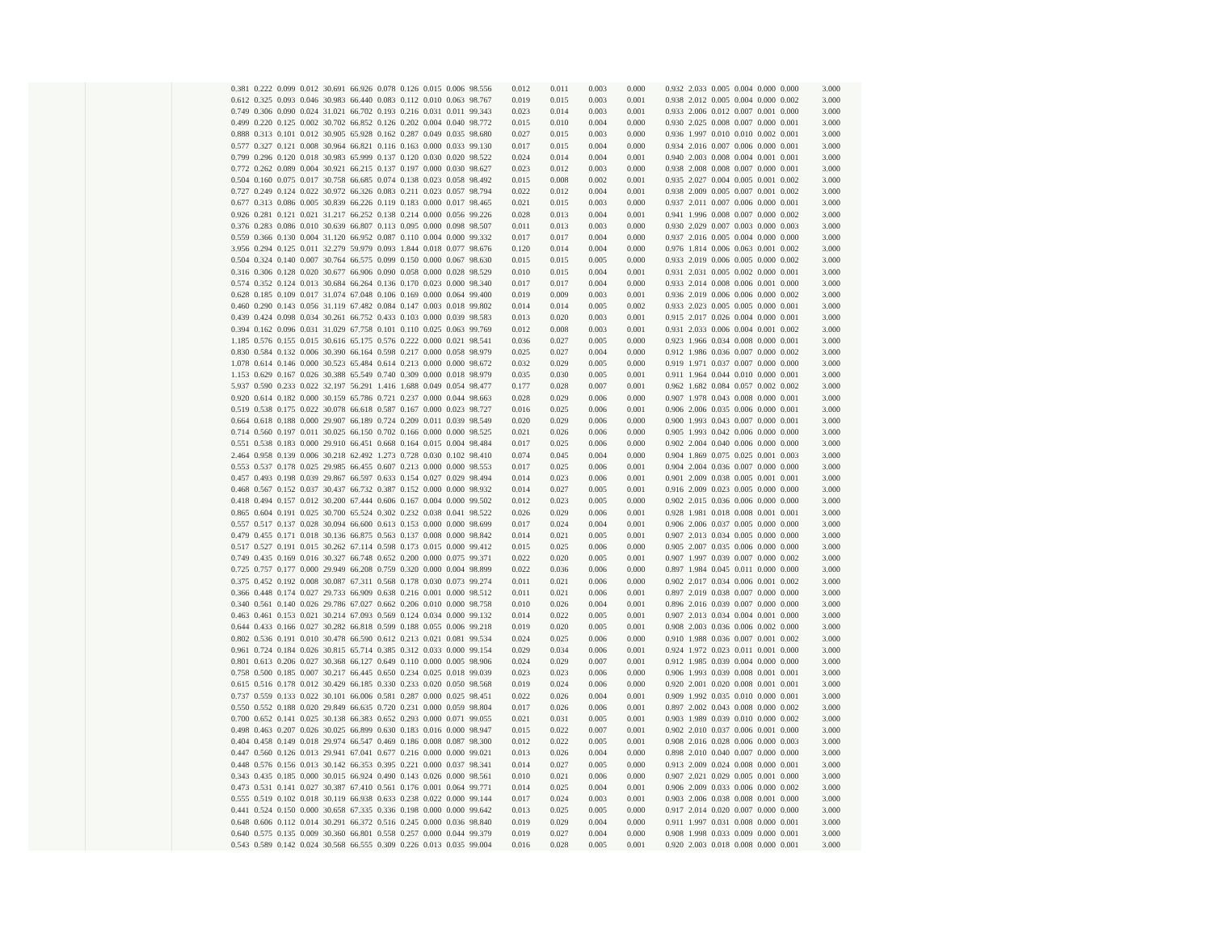| | | | 0.381 | 0.222 | 0.099 | 0.012 | 30.691 | 66.926 | 0.078 | 0.126 | 0.015 | 0.006 | 98.556 | 0.012 | 0.011 | 0.003 | 0.000 | 0.932 | 2.033 | 0.005 | 0.004 | 0.000 | 0.000 | 3.000 |
| | | | 0.612 | 0.325 | 0.093 | 0.046 | 30.983 | 66.440 | 0.083 | 0.112 | 0.010 | 0.063 | 98.767 | 0.019 | 0.015 | 0.003 | 0.001 | 0.938 | 2.012 | 0.005 | 0.004 | 0.000 | 0.002 | 3.000 |
| | | | 0.749 | 0.306 | 0.090 | 0.024 | 31.021 | 66.702 | 0.193 | 0.216 | 0.031 | 0.011 | 99.343 | 0.023 | 0.014 | 0.003 | 0.001 | 0.933 | 2.006 | 0.012 | 0.007 | 0.001 | 0.000 | 3.000 |
| | | | 0.499 | 0.220 | 0.125 | 0.002 | 30.702 | 66.852 | 0.126 | 0.202 | 0.004 | 0.040 | 98.772 | 0.015 | 0.010 | 0.004 | 0.000 | 0.930 | 2.025 | 0.008 | 0.007 | 0.000 | 0.001 | 3.000 |
| | | | 0.888 | 0.313 | 0.101 | 0.012 | 30.905 | 65.928 | 0.162 | 0.287 | 0.049 | 0.035 | 98.680 | 0.027 | 0.015 | 0.003 | 0.000 | 0.936 | 1.997 | 0.010 | 0.010 | 0.002 | 0.001 | 3.000 |
| | | | 0.577 | 0.327 | 0.121 | 0.008 | 30.964 | 66.821 | 0.116 | 0.163 | 0.000 | 0.033 | 99.130 | 0.017 | 0.015 | 0.004 | 0.000 | 0.934 | 2.016 | 0.007 | 0.006 | 0.000 | 0.001 | 3.000 |
| | | | 0.799 | 0.296 | 0.120 | 0.018 | 30.983 | 65.999 | 0.137 | 0.120 | 0.030 | 0.020 | 98.522 | 0.024 | 0.014 | 0.004 | 0.001 | 0.940 | 2.003 | 0.008 | 0.004 | 0.001 | 0.001 | 3.000 |
| | | | 0.772 | 0.262 | 0.089 | 0.004 | 30.921 | 66.215 | 0.137 | 0.197 | 0.000 | 0.030 | 98.627 | 0.023 | 0.012 | 0.003 | 0.000 | 0.938 | 2.008 | 0.008 | 0.007 | 0.000 | 0.001 | 3.000 |
| | | | 0.504 | 0.160 | 0.075 | 0.017 | 30.758 | 66.685 | 0.074 | 0.138 | 0.023 | 0.058 | 98.492 | 0.015 | 0.008 | 0.002 | 0.001 | 0.935 | 2.027 | 0.004 | 0.005 | 0.001 | 0.002 | 3.000 |
| | | | 0.727 | 0.249 | 0.124 | 0.022 | 30.972 | 66.326 | 0.083 | 0.211 | 0.023 | 0.057 | 98.794 | 0.022 | 0.012 | 0.004 | 0.001 | 0.938 | 2.009 | 0.005 | 0.007 | 0.001 | 0.002 | 3.000 |
| | | | 0.677 | 0.313 | 0.086 | 0.005 | 30.839 | 66.226 | 0.119 | 0.183 | 0.000 | 0.017 | 98.465 | 0.021 | 0.015 | 0.003 | 0.000 | 0.937 | 2.011 | 0.007 | 0.006 | 0.000 | 0.001 | 3.000 |
| | | | 0.926 | 0.281 | 0.121 | 0.021 | 31.217 | 66.252 | 0.138 | 0.214 | 0.000 | 0.056 | 99.226 | 0.028 | 0.013 | 0.004 | 0.001 | 0.941 | 1.996 | 0.008 | 0.007 | 0.000 | 0.002 | 3.000 |
| | | | 0.376 | 0.283 | 0.086 | 0.010 | 30.639 | 66.807 | 0.113 | 0.095 | 0.000 | 0.098 | 98.507 | 0.011 | 0.013 | 0.003 | 0.000 | 0.930 | 2.029 | 0.007 | 0.003 | 0.000 | 0.003 | 3.000 |
| | | | 0.559 | 0.366 | 0.130 | 0.004 | 31.120 | 66.952 | 0.087 | 0.110 | 0.004 | 0.000 | 99.332 | 0.017 | 0.017 | 0.004 | 0.000 | 0.937 | 2.016 | 0.005 | 0.004 | 0.000 | 0.000 | 3.000 |
| | | | 3.956 | 0.294 | 0.125 | 0.011 | 32.279 | 59.979 | 0.093 | 1.844 | 0.018 | 0.077 | 98.676 | 0.120 | 0.014 | 0.004 | 0.000 | 0.976 | 1.814 | 0.006 | 0.063 | 0.001 | 0.002 | 3.000 |
| | | | 0.504 | 0.324 | 0.140 | 0.007 | 30.764 | 66.575 | 0.099 | 0.150 | 0.000 | 0.067 | 98.630 | 0.015 | 0.015 | 0.005 | 0.000 | 0.933 | 2.019 | 0.006 | 0.005 | 0.000 | 0.002 | 3.000 |
| | | | 0.316 | 0.306 | 0.128 | 0.020 | 30.677 | 66.906 | 0.090 | 0.058 | 0.000 | 0.028 | 98.529 | 0.010 | 0.015 | 0.004 | 0.001 | 0.931 | 2.031 | 0.005 | 0.002 | 0.000 | 0.001 | 3.000 |
| | | | 0.574 | 0.352 | 0.124 | 0.013 | 30.684 | 66.264 | 0.136 | 0.170 | 0.023 | 0.000 | 98.340 | 0.017 | 0.017 | 0.004 | 0.000 | 0.933 | 2.014 | 0.008 | 0.006 | 0.001 | 0.000 | 3.000 |
| | | | 0.628 | 0.185 | 0.109 | 0.017 | 31.074 | 67.048 | 0.106 | 0.169 | 0.000 | 0.064 | 99.400 | 0.019 | 0.009 | 0.003 | 0.001 | 0.936 | 2.019 | 0.006 | 0.006 | 0.000 | 0.002 | 3.000 |
| | | | 0.460 | 0.290 | 0.143 | 0.056 | 31.119 | 67.482 | 0.084 | 0.147 | 0.003 | 0.018 | 99.802 | 0.014 | 0.014 | 0.005 | 0.002 | 0.933 | 2.023 | 0.005 | 0.005 | 0.000 | 0.001 | 3.000 |
| | | | 0.439 | 0.424 | 0.098 | 0.034 | 30.261 | 66.752 | 0.433 | 0.103 | 0.000 | 0.039 | 98.583 | 0.013 | 0.020 | 0.003 | 0.001 | 0.915 | 2.017 | 0.026 | 0.004 | 0.000 | 0.001 | 3.000 |
| | | | 0.394 | 0.162 | 0.096 | 0.031 | 31.029 | 67.758 | 0.101 | 0.110 | 0.025 | 0.063 | 99.769 | 0.012 | 0.008 | 0.003 | 0.001 | 0.931 | 2.033 | 0.006 | 0.004 | 0.001 | 0.002 | 3.000 |
| | | | 1.185 | 0.576 | 0.155 | 0.015 | 30.616 | 65.175 | 0.576 | 0.222 | 0.000 | 0.021 | 98.541 | 0.036 | 0.027 | 0.005 | 0.000 | 0.923 | 1.966 | 0.034 | 0.008 | 0.000 | 0.001 | 3.000 |
| | | | 0.830 | 0.584 | 0.132 | 0.006 | 30.390 | 66.164 | 0.598 | 0.217 | 0.000 | 0.058 | 98.979 | 0.025 | 0.027 | 0.004 | 0.000 | 0.912 | 1.986 | 0.036 | 0.007 | 0.000 | 0.002 | 3.000 |
| | | | 1.078 | 0.614 | 0.146 | 0.000 | 30.523 | 65.484 | 0.614 | 0.213 | 0.000 | 0.000 | 98.672 | 0.032 | 0.029 | 0.005 | 0.000 | 0.919 | 1.971 | 0.037 | 0.007 | 0.000 | 0.000 | 3.000 |
| | | | 1.153 | 0.629 | 0.167 | 0.026 | 30.388 | 65.549 | 0.740 | 0.309 | 0.000 | 0.018 | 98.979 | 0.035 | 0.030 | 0.005 | 0.001 | 0.911 | 1.964 | 0.044 | 0.010 | 0.000 | 0.001 | 3.000 |
| | | | 5.937 | 0.590 | 0.233 | 0.022 | 32.197 | 56.291 | 1.416 | 1.688 | 0.049 | 0.054 | 98.477 | 0.177 | 0.028 | 0.007 | 0.001 | 0.962 | 1.682 | 0.084 | 0.057 | 0.002 | 0.002 | 3.000 |
| | | | 0.920 | 0.614 | 0.182 | 0.000 | 30.159 | 65.786 | 0.721 | 0.237 | 0.000 | 0.044 | 98.663 | 0.028 | 0.029 | 0.006 | 0.000 | 0.907 | 1.978 | 0.043 | 0.008 | 0.000 | 0.001 | 3.000 |
| | | | 0.519 | 0.538 | 0.175 | 0.022 | 30.078 | 66.618 | 0.587 | 0.167 | 0.000 | 0.023 | 98.727 | 0.016 | 0.025 | 0.006 | 0.001 | 0.906 | 2.006 | 0.035 | 0.006 | 0.000 | 0.001 | 3.000 |
| | | | 0.664 | 0.618 | 0.188 | 0.000 | 29.907 | 66.189 | 0.724 | 0.209 | 0.011 | 0.039 | 98.549 | 0.020 | 0.029 | 0.006 | 0.000 | 0.900 | 1.993 | 0.043 | 0.007 | 0.000 | 0.001 | 3.000 |
| | | | 0.714 | 0.560 | 0.197 | 0.011 | 30.025 | 66.150 | 0.702 | 0.166 | 0.000 | 0.000 | 98.525 | 0.021 | 0.026 | 0.006 | 0.000 | 0.905 | 1.993 | 0.042 | 0.006 | 0.000 | 0.000 | 3.000 |
| | | | 0.551 | 0.538 | 0.183 | 0.000 | 29.910 | 66.451 | 0.668 | 0.164 | 0.015 | 0.004 | 98.484 | 0.017 | 0.025 | 0.006 | 0.000 | 0.902 | 2.004 | 0.040 | 0.006 | 0.000 | 0.000 | 3.000 |
| | | | 2.464 | 0.958 | 0.139 | 0.006 | 30.218 | 62.492 | 1.273 | 0.728 | 0.030 | 0.102 | 98.410 | 0.074 | 0.045 | 0.004 | 0.000 | 0.904 | 1.869 | 0.075 | 0.025 | 0.001 | 0.003 | 3.000 |
| | | | 0.553 | 0.537 | 0.178 | 0.025 | 29.985 | 66.455 | 0.607 | 0.213 | 0.000 | 0.000 | 98.553 | 0.017 | 0.025 | 0.006 | 0.001 | 0.904 | 2.004 | 0.036 | 0.007 | 0.000 | 0.000 | 3.000 |
| | | | 0.457 | 0.493 | 0.198 | 0.039 | 29.867 | 66.597 | 0.633 | 0.154 | 0.027 | 0.029 | 98.494 | 0.014 | 0.023 | 0.006 | 0.001 | 0.901 | 2.009 | 0.038 | 0.005 | 0.001 | 0.001 | 3.000 |
| | | | 0.468 | 0.567 | 0.152 | 0.037 | 30.437 | 66.732 | 0.387 | 0.152 | 0.000 | 0.000 | 98.932 | 0.014 | 0.027 | 0.005 | 0.001 | 0.916 | 2.009 | 0.023 | 0.005 | 0.000 | 0.000 | 3.000 |
| | | | 0.418 | 0.494 | 0.157 | 0.012 | 30.200 | 67.444 | 0.606 | 0.167 | 0.004 | 0.000 | 99.502 | 0.012 | 0.023 | 0.005 | 0.000 | 0.902 | 2.015 | 0.036 | 0.006 | 0.000 | 0.000 | 3.000 |
| | | | 0.865 | 0.604 | 0.191 | 0.025 | 30.700 | 65.524 | 0.302 | 0.232 | 0.038 | 0.041 | 98.522 | 0.026 | 0.029 | 0.006 | 0.001 | 0.928 | 1.981 | 0.018 | 0.008 | 0.001 | 0.001 | 3.000 |
| | | | 0.557 | 0.517 | 0.137 | 0.028 | 30.094 | 66.600 | 0.613 | 0.153 | 0.000 | 0.000 | 98.699 | 0.017 | 0.024 | 0.004 | 0.001 | 0.906 | 2.006 | 0.037 | 0.005 | 0.000 | 0.000 | 3.000 |
| | | | 0.479 | 0.455 | 0.171 | 0.018 | 30.136 | 66.875 | 0.563 | 0.137 | 0.008 | 0.000 | 98.842 | 0.014 | 0.021 | 0.005 | 0.001 | 0.907 | 2.013 | 0.034 | 0.005 | 0.000 | 0.000 | 3.000 |
| | | | 0.517 | 0.527 | 0.191 | 0.015 | 30.262 | 67.114 | 0.598 | 0.173 | 0.015 | 0.000 | 99.412 | 0.015 | 0.025 | 0.006 | 0.000 | 0.905 | 2.007 | 0.035 | 0.006 | 0.000 | 0.000 | 3.000 |
| | | | 0.749 | 0.435 | 0.169 | 0.016 | 30.327 | 66.748 | 0.652 | 0.200 | 0.000 | 0.075 | 99.371 | 0.022 | 0.020 | 0.005 | 0.001 | 0.907 | 1.997 | 0.039 | 0.007 | 0.000 | 0.002 | 3.000 |
| | | | 0.725 | 0.757 | 0.177 | 0.000 | 29.949 | 66.208 | 0.759 | 0.320 | 0.000 | 0.004 | 98.899 | 0.022 | 0.036 | 0.006 | 0.000 | 0.897 | 1.984 | 0.045 | 0.011 | 0.000 | 0.000 | 3.000 |
| | | | 0.375 | 0.452 | 0.192 | 0.008 | 30.087 | 67.311 | 0.568 | 0.178 | 0.030 | 0.073 | 99.274 | 0.011 | 0.021 | 0.006 | 0.000 | 0.902 | 2.017 | 0.034 | 0.006 | 0.001 | 0.002 | 3.000 |
| | | | 0.366 | 0.448 | 0.174 | 0.027 | 29.733 | 66.909 | 0.638 | 0.216 | 0.001 | 0.000 | 98.512 | 0.011 | 0.021 | 0.006 | 0.001 | 0.897 | 2.019 | 0.038 | 0.007 | 0.000 | 0.000 | 3.000 |
| | | | 0.340 | 0.561 | 0.140 | 0.026 | 29.786 | 67.027 | 0.662 | 0.206 | 0.010 | 0.000 | 98.758 | 0.010 | 0.026 | 0.004 | 0.001 | 0.896 | 2.016 | 0.039 | 0.007 | 0.000 | 0.000 | 3.000 |
| | | | 0.463 | 0.461 | 0.153 | 0.021 | 30.214 | 67.093 | 0.569 | 0.124 | 0.034 | 0.000 | 99.132 | 0.014 | 0.022 | 0.005 | 0.001 | 0.907 | 2.013 | 0.034 | 0.004 | 0.001 | 0.000 | 3.000 |
| | | | 0.644 | 0.433 | 0.166 | 0.027 | 30.282 | 66.818 | 0.599 | 0.188 | 0.055 | 0.006 | 99.218 | 0.019 | 0.020 | 0.005 | 0.001 | 0.908 | 2.003 | 0.036 | 0.006 | 0.002 | 0.000 | 3.000 |
| | | | 0.802 | 0.536 | 0.191 | 0.010 | 30.478 | 66.590 | 0.612 | 0.213 | 0.021 | 0.081 | 99.534 | 0.024 | 0.025 | 0.006 | 0.000 | 0.910 | 1.988 | 0.036 | 0.007 | 0.001 | 0.002 | 3.000 |
| | | | 0.961 | 0.724 | 0.184 | 0.026 | 30.815 | 65.714 | 0.385 | 0.312 | 0.033 | 0.000 | 99.154 | 0.029 | 0.034 | 0.006 | 0.001 | 0.924 | 1.972 | 0.023 | 0.011 | 0.001 | 0.000 | 3.000 |
| | | | 0.801 | 0.613 | 0.206 | 0.027 | 30.368 | 66.127 | 0.649 | 0.110 | 0.000 | 0.005 | 98.906 | 0.024 | 0.029 | 0.007 | 0.001 | 0.912 | 1.985 | 0.039 | 0.004 | 0.000 | 0.000 | 3.000 |
| | | | 0.758 | 0.500 | 0.185 | 0.007 | 30.217 | 66.445 | 0.650 | 0.234 | 0.025 | 0.018 | 99.039 | 0.023 | 0.023 | 0.006 | 0.000 | 0.906 | 1.993 | 0.039 | 0.008 | 0.001 | 0.001 | 3.000 |
| | | | 0.615 | 0.516 | 0.178 | 0.012 | 30.429 | 66.185 | 0.330 | 0.233 | 0.020 | 0.050 | 98.568 | 0.019 | 0.024 | 0.006 | 0.000 | 0.920 | 2.001 | 0.020 | 0.008 | 0.001 | 0.001 | 3.000 |
| | | | 0.737 | 0.559 | 0.133 | 0.022 | 30.101 | 66.006 | 0.581 | 0.287 | 0.000 | 0.025 | 98.451 | 0.022 | 0.026 | 0.004 | 0.001 | 0.909 | 1.992 | 0.035 | 0.010 | 0.000 | 0.001 | 3.000 |
| | | | 0.550 | 0.552 | 0.188 | 0.020 | 29.849 | 66.635 | 0.720 | 0.231 | 0.000 | 0.059 | 98.804 | 0.017 | 0.026 | 0.006 | 0.001 | 0.897 | 2.002 | 0.043 | 0.008 | 0.000 | 0.002 | 3.000 |
| | | | 0.700 | 0.652 | 0.141 | 0.025 | 30.138 | 66.383 | 0.652 | 0.293 | 0.000 | 0.071 | 99.055 | 0.021 | 0.031 | 0.005 | 0.001 | 0.903 | 1.989 | 0.039 | 0.010 | 0.000 | 0.002 | 3.000 |
| | | | 0.498 | 0.463 | 0.207 | 0.026 | 30.025 | 66.899 | 0.630 | 0.183 | 0.016 | 0.000 | 98.947 | 0.015 | 0.022 | 0.007 | 0.001 | 0.902 | 2.010 | 0.037 | 0.006 | 0.001 | 0.000 | 3.000 |
| | | | 0.404 | 0.458 | 0.149 | 0.018 | 29.974 | 66.547 | 0.469 | 0.186 | 0.008 | 0.087 | 98.300 | 0.012 | 0.022 | 0.005 | 0.001 | 0.908 | 2.016 | 0.028 | 0.006 | 0.000 | 0.003 | 3.000 |
| | | | 0.447 | 0.560 | 0.126 | 0.013 | 29.941 | 67.041 | 0.677 | 0.216 | 0.000 | 0.000 | 99.021 | 0.013 | 0.026 | 0.004 | 0.000 | 0.898 | 2.010 | 0.040 | 0.007 | 0.000 | 0.000 | 3.000 |
| | | | 0.448 | 0.576 | 0.156 | 0.013 | 30.142 | 66.353 | 0.395 | 0.221 | 0.000 | 0.037 | 98.341 | 0.014 | 0.027 | 0.005 | 0.000 | 0.913 | 2.009 | 0.024 | 0.008 | 0.000 | 0.001 | 3.000 |
| | | | 0.343 | 0.435 | 0.185 | 0.000 | 30.015 | 66.924 | 0.490 | 0.143 | 0.026 | 0.000 | 98.561 | 0.010 | 0.021 | 0.006 | 0.000 | 0.907 | 2.021 | 0.029 | 0.005 | 0.001 | 0.000 | 3.000 |
| | | | 0.473 | 0.531 | 0.141 | 0.027 | 30.387 | 67.410 | 0.561 | 0.176 | 0.001 | 0.064 | 99.771 | 0.014 | 0.025 | 0.004 | 0.001 | 0.906 | 2.009 | 0.033 | 0.006 | 0.000 | 0.002 | 3.000 |
| | | | 0.555 | 0.519 | 0.102 | 0.018 | 30.119 | 66.938 | 0.633 | 0.238 | 0.022 | 0.000 | 99.144 | 0.017 | 0.024 | 0.003 | 0.001 | 0.903 | 2.006 | 0.038 | 0.008 | 0.001 | 0.000 | 3.000 |
| | | | 0.441 | 0.524 | 0.150 | 0.000 | 30.658 | 67.335 | 0.336 | 0.198 | 0.000 | 0.000 | 99.642 | 0.013 | 0.025 | 0.005 | 0.000 | 0.917 | 2.014 | 0.020 | 0.007 | 0.000 | 0.000 | 3.000 |
| | | | 0.648 | 0.606 | 0.112 | 0.014 | 30.291 | 66.372 | 0.516 | 0.245 | 0.000 | 0.036 | 98.840 | 0.019 | 0.029 | 0.004 | 0.000 | 0.911 | 1.997 | 0.031 | 0.008 | 0.000 | 0.001 | 3.000 |
| | | | 0.640 | 0.575 | 0.135 | 0.009 | 30.360 | 66.801 | 0.558 | 0.257 | 0.000 | 0.044 | 99.379 | 0.019 | 0.027 | 0.004 | 0.000 | 0.908 | 1.998 | 0.033 | 0.009 | 0.000 | 0.001 | 3.000 |
| | | | 0.543 | 0.589 | 0.142 | 0.024 | 30.568 | 66.555 | 0.309 | 0.226 | 0.013 | 0.035 | 99.004 | 0.016 | 0.028 | 0.005 | 0.001 | 0.920 | 2.003 | 0.018 | 0.008 | 0.000 | 0.001 | 3.000 |